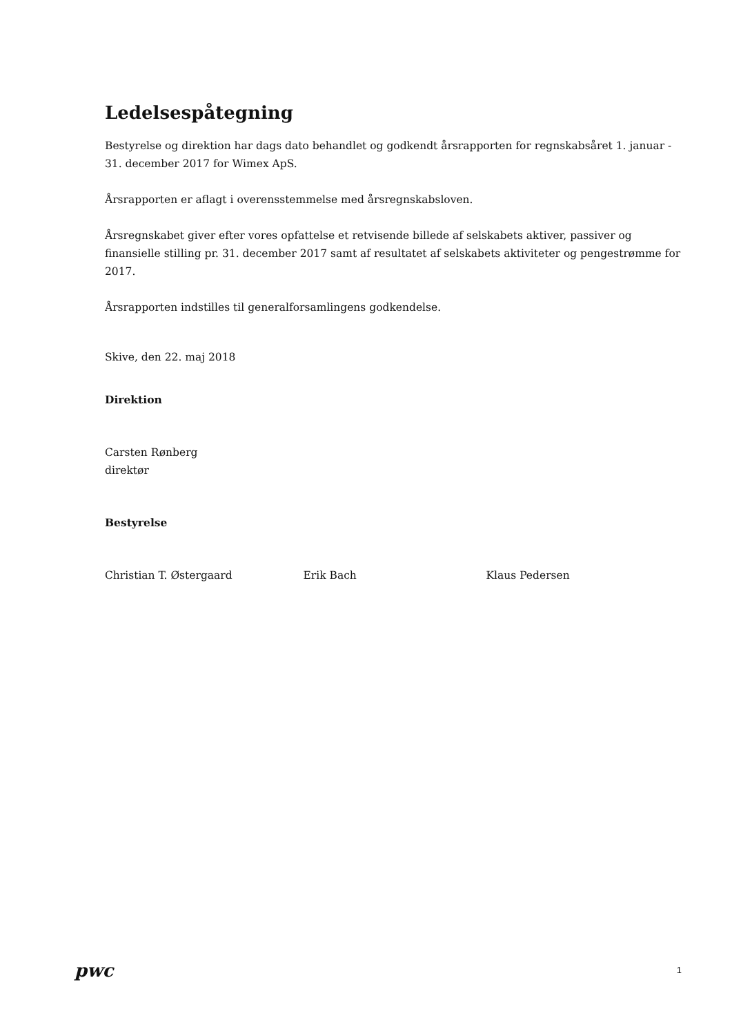Ledelsespåtegning
Bestyrelse og direktion har dags dato behandlet og godkendt årsrapporten for regnskabsåret 1. januar - 31. december 2017 for Wimex ApS.
Årsrapporten er aflagt i overensstemmelse med årsregnskabsloven.
Årsregnskabet giver efter vores opfattelse et retvisende billede af selskabets aktiver, passiver og finansielle stilling pr. 31. december 2017 samt af resultatet af selskabets aktiviteter og pengestrømme for 2017.
Årsrapporten indstilles til generalforsamlingens godkendelse.
Skive, den 22. maj 2018
Direktion
Carsten Rønberg
direktør
Bestyrelse
Christian T. Østergaard Erik Bach Klaus Pedersen
pwc
1